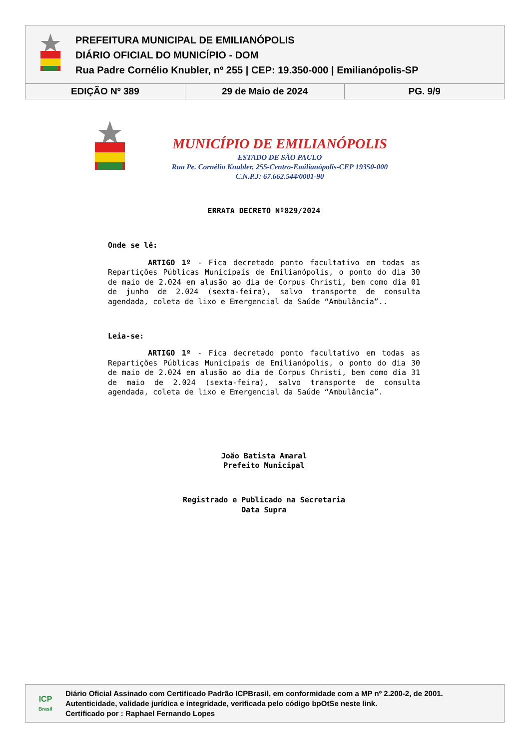PREFEITURA MUNICIPAL DE EMILIANÓPOLIS
DIÁRIO OFICIAL DO MUNICÍPIO - DOM
Rua Padre Cornélio Knubler, nº 255 | CEP: 19.350-000 | Emilianópolis-SP
EDIÇÃO Nº 389 29 de Maio de 2024 PG. 9/9
MUNICÍPIO DE EMILIANÓPOLIS
ESTADO DE SÃO PAULO
Rua Pe. Cornélio Knubler, 255-Centro-Emilianópolis-CEP 19350-000
C.N.P.J: 67.662.544/0001-90
ERRATA DECRETO Nº829/2024
Onde se lê:
ARTIGO 1º - Fica decretado ponto facultativo em todas as Repartições Públicas Municipais de Emilianópolis, o ponto do dia 30 de maio de 2.024 em alusão ao dia de Corpus Christi, bem como dia 01 de junho de 2.024 (sexta-feira), salvo transporte de consulta agendada, coleta de lixo e Emergencial da Saúde “Ambulância”..
Leia-se:
ARTIGO 1º - Fica decretado ponto facultativo em todas as Repartições Públicas Municipais de Emilianópolis, o ponto do dia 30 de maio de 2.024 em alusão ao dia de Corpus Christi, bem como dia 31 de maio de 2.024 (sexta-feira), salvo transporte de consulta agendada, coleta de lixo e Emergencial da Saúde “Ambulância”.
João Batista Amaral
Prefeito Municipal
Registrado e Publicado na Secretaria
Data Supra
ICP
Brasil
Diário Oficial Assinado com Certificado Padrão ICPBrasil, em conformidade com a MP nº 2.200-2, de 2001.
Autenticidade, validade jurídica e integridade, verificada pelo código bpOtSe neste link.
Certificado por : Raphael Fernando Lopes